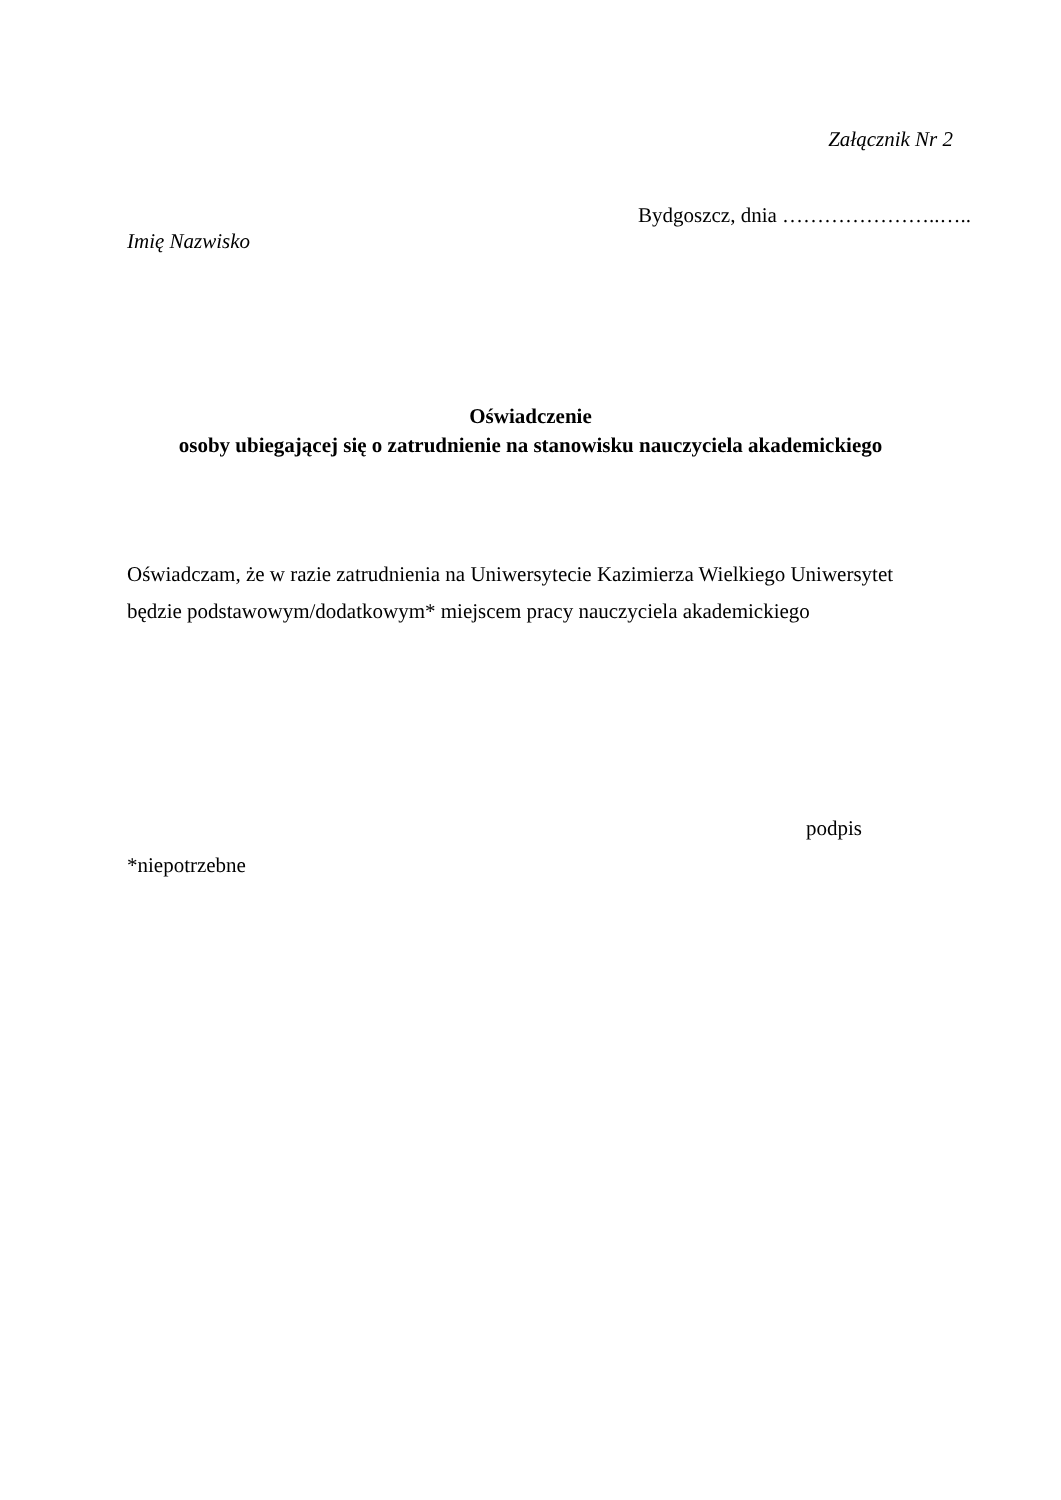Załącznik Nr 2
Bydgoszcz, dnia …………………..…..
Imię Nazwisko
Oświadczenie
osoby ubiegającej się o zatrudnienie na stanowisku nauczyciela akademickiego
Oświadczam, że w razie zatrudnienia na Uniwersytecie Kazimierza Wielkiego Uniwersytet będzie podstawowym/dodatkowym* miejscem pracy nauczyciela akademickiego
podpis
*niepotrzebne